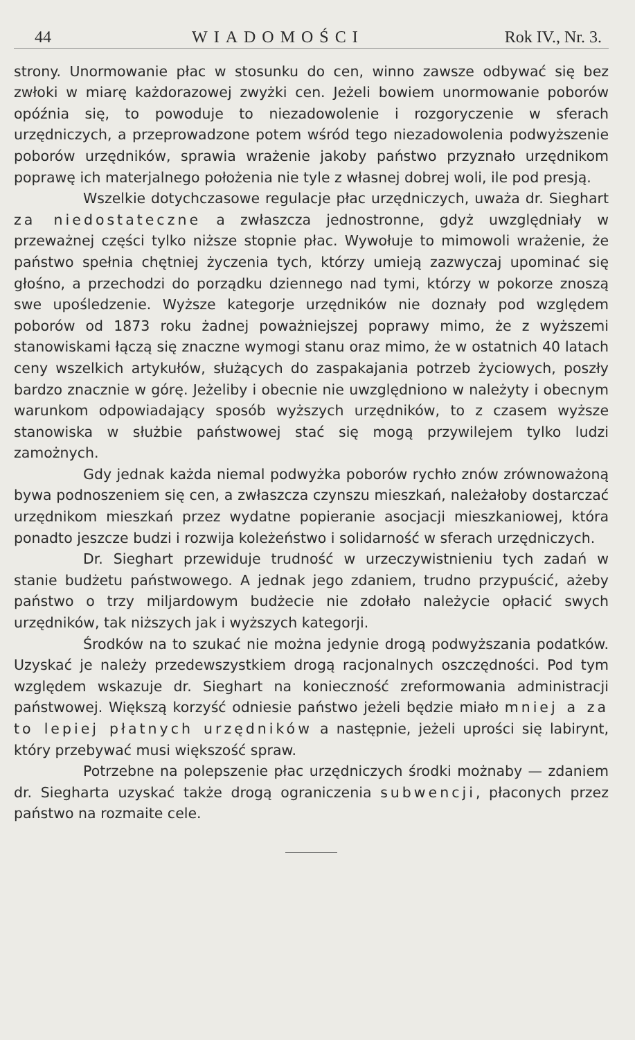44 WIADOMOŚCI Rok IV., Nr. 3.
strony. Unormowanie płac w stosunku do cen, winno zawsze odbywać się bez zwłoki w miarę każdorazowej zwyżki cen. Jeżeli bowiem unormowanie poborów opóźnia się, to powoduje to niezadowolenie i rozgoryczenie w sferach urzędniczych, a przeprowadzone potem wśród tego niezadowolenia podwyższenie poborów urzędników, sprawia wrażenie jakoby państwo przyznało urzędnikom poprawę ich materjalnego położenia nie tyle z własnej dobrej woli, ile pod presją.
Wszelkie dotychczasowe regulacje płac urzędniczych, uważa dr. Sieghart za niedostateczne a zwłaszcza jednostronne, gdyż uwzględniały w przeważnej części tylko niższe stopnie płac. Wywołuje to mimowoli wrażenie, że państwo spełnia chętniej życzenia tych, którzy umieją zazwyczaj upominać się głośno, a przechodzi do porządku dziennego nad tymi, którzy w pokorze znoszą swe upośledzenie. Wyższe kategorje urzędników nie doznały pod względem poborów od 1873 roku żadnej poważniejszej poprawy mimo, że z wyższemi stanowiskami łączą się znaczne wymogi stanu oraz mimo, że w ostatnich 40 latach ceny wszelkich artykułów, służących do zaspakajania potrzeb życiowych, poszły bardzo znacznie w górę. Jeżeliby i obecnie nie uwzględniono w należyty i obecnym warunkom odpowiadający sposób wyższych urzędników, to z czasem wyższe stanowiska w służbie państwowej stać się mogą przywilejem tylko ludzi zamożnych.
Gdy jednak każda niemal podwyżka poborów rychło znów zrównoważoną bywa podnoszeniem się cen, a zwłaszcza czynszu mieszkań, należałoby dostarczać urzędnikom mieszkań przez wydatne popieranie asocjacji mieszkaniowej, która ponadto jeszcze budzi i rozwija koleżeństwo i solidarność w sferach urzędniczych.
Dr. Sieghart przewiduje trudność w urzeczywistnieniu tych zadań w stanie budżetu państwowego. A jednak jego zdaniem, trudno przypuścić, ażeby państwo o trzy miljardowym budżecie nie zdołało należycie opłacić swych urzędników, tak niższych jak i wyższych kategorji.
Środków na to szukać nie można jedynie drogą podwyższania podatków. Uzyskać je należy przedewszystkiem drogą racjonalnych oszczędności. Pod tym względem wskazuje dr. Sieghart na konieczność zreformowania administracji państwowej. Większą korzyść odniesie państwo jeżeli będzie miało mniej a za to lepiej płatnych urzędników a następnie, jeżeli uprości się labirynt, który przebywać musi większość spraw.
Potrzebne na polepszenie płac urzędniczych środki możnaby — zdaniem dr. Siegharta uzyskać także drogą ograniczenia subwencji, płaconych przez państwo na rozmaite cele.